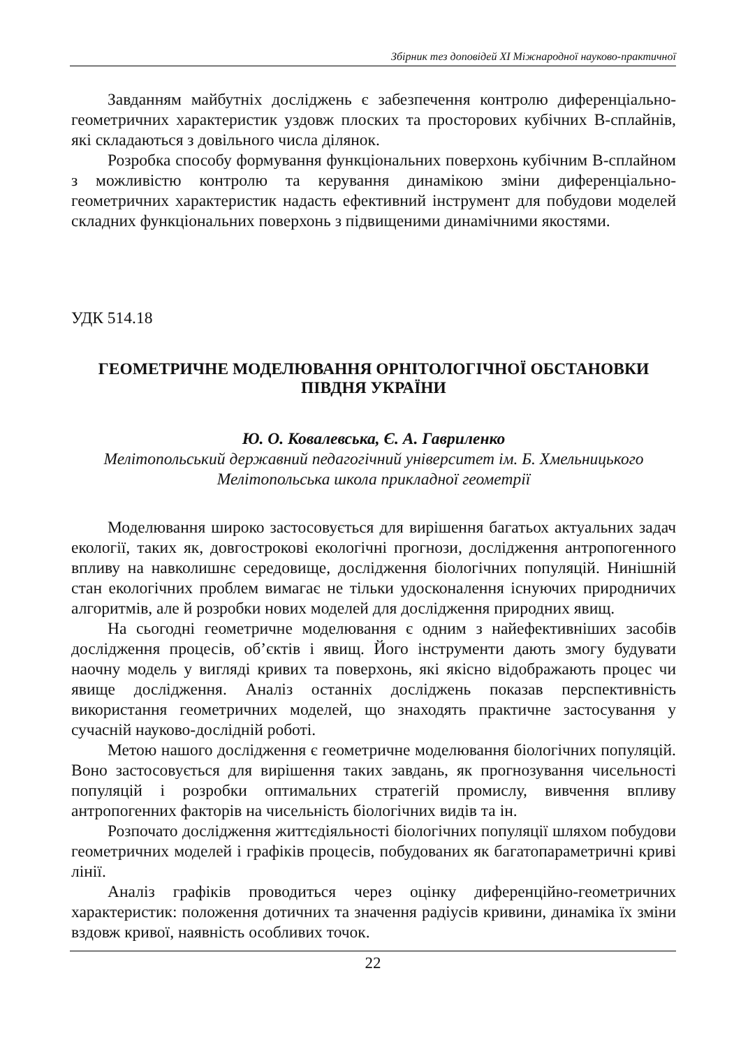Збірник тез доповідей XI Міжнародної науково-практичної
Завданням майбутніх досліджень є забезпечення контролю диференціально-геометричних характеристик уздовж плоских та просторових кубічних В-сплайнів, які складаються з довільного числа ділянок.
Розробка способу формування функціональних поверхонь кубічним В-сплайном з можливістю контролю та керування динамікою зміни диференціально-геометричних характеристик надасть ефективний інструмент для побудови моделей складних функціональних поверхонь з підвищеними динамічними якостями.
УДК 514.18
ГЕОМЕТРИЧНЕ МОДЕЛЮВАННЯ ОРНІТОЛОГІЧНОЇ ОБСТАНОВКИ ПІВДНЯ УКРАЇНИ
Ю. О. Ковалевська, Є. А. Гавриленко
Мелітопольський державний педагогічний університет ім. Б. Хмельницького
Мелітопольська школа прикладної геометрії
Моделювання широко застосовується для вирішення багатьох актуальних задач екології, таких як, довгострокові екологічні прогнози, дослідження антропогенного впливу на навколишнє середовище, дослідження біологічних популяцій. Нинішній стан екологічних проблем вимагає не тільки удосконалення існуючих природничих алгоритмів, але й розробки нових моделей для дослідження природних явищ.
На сьогодні геометричне моделювання є одним з найефективніших засобів дослідження процесів, об’єктів і явищ. Його інструменти дають змогу будувати наочну модель у вигляді кривих та поверхонь, які якісно відображають процес чи явище дослідження. Аналіз останніх досліджень показав перспективність використання геометричних моделей, що знаходять практичне застосування у сучасній науково-дослідній роботі.
Метою нашого дослідження є геометричне моделювання біологічних популяцій. Воно застосовується для вирішення таких завдань, як прогнозування чисельності популяцій і розробки оптимальних стратегій промислу, вивчення впливу антропогенних факторів на чисельність біологічних видів та ін.
Розпочато дослідження життєдіяльності біологічних популяції шляхом побудови геометричних моделей і графіків процесів, побудованих як багатопараметричні криві лінії.
Аналіз графіків проводиться через оцінку диференційно-геометричних характеристик: положення дотичних та значення радіусів кривини, динаміка їх зміни вздовж кривої, наявність особливих точок.
22